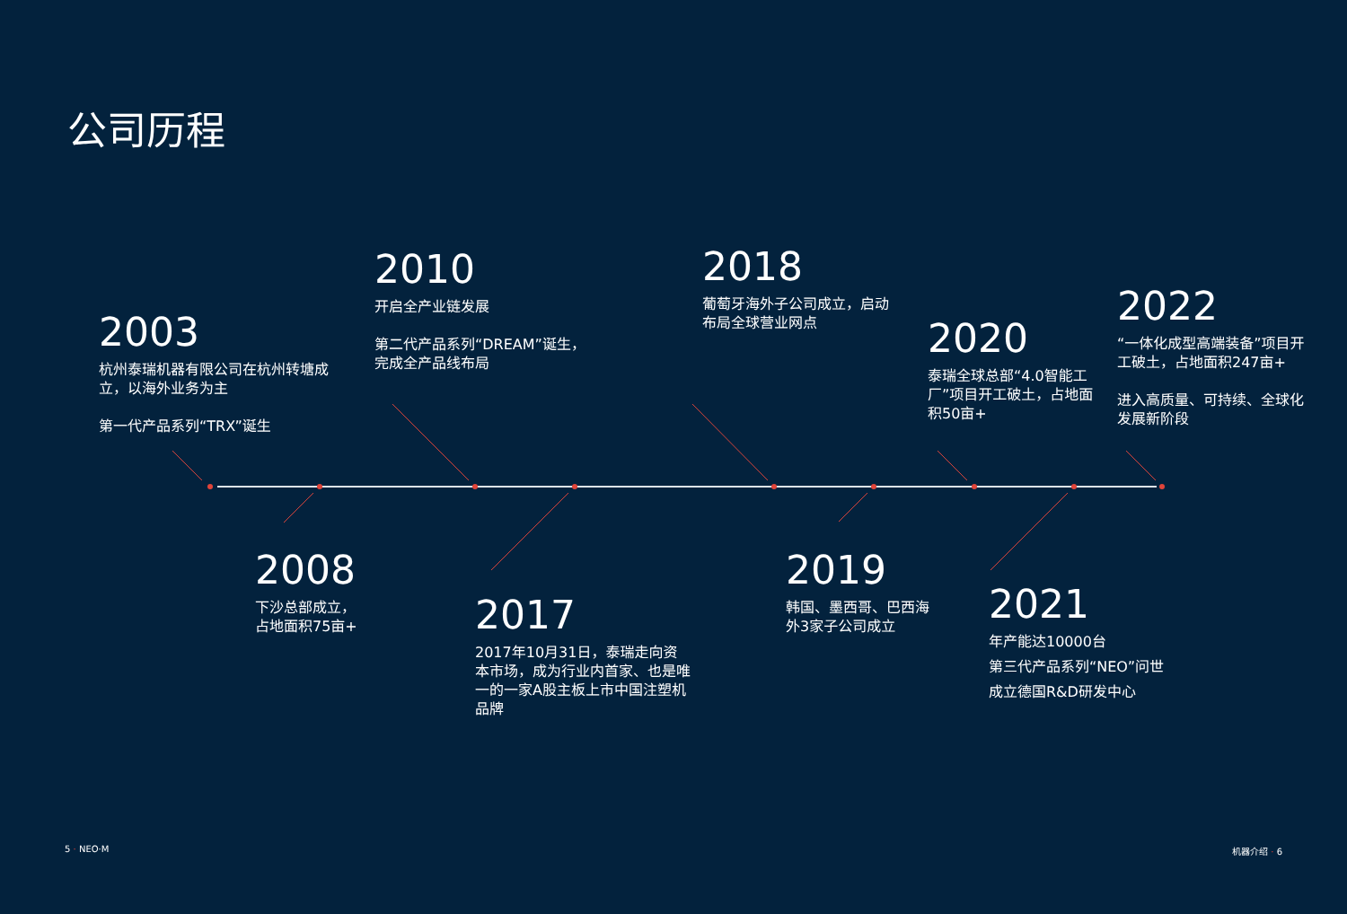公司历程
2003
杭州泰瑞机器有限公司在杭州转塘成立，以海外业务为主
第一代产品系列“TRX”诞生
2010
开启全产业链发展
第二代产品系列“DREAM”诞生，完成全产品线布局
2018
葡萄牙海外子公司成立，启动布局全球营业网点
2020
泰瑞全球总部“4.0智能工厂”项目开工破土，占地面积50亩+
2022
“一体化成型高端装备”项目开工破土，占地面积247亩+
进入高质量、可持续、全球化发展新阶段
2008
下沙总部成立，
占地面积75亩+
2017
2017年10月31日，泰瑞走向资本市场，成为行业内首家、也是唯一的一家A股主板上市中国注塑机品牌
2019
韩国、墨西哥、巴西海外3家子公司成立
2021
年产能达10000台
第三代产品系列“NEO”问世
成立德国R&D研发中心
5 · NEO·M 机器介绍 · 6